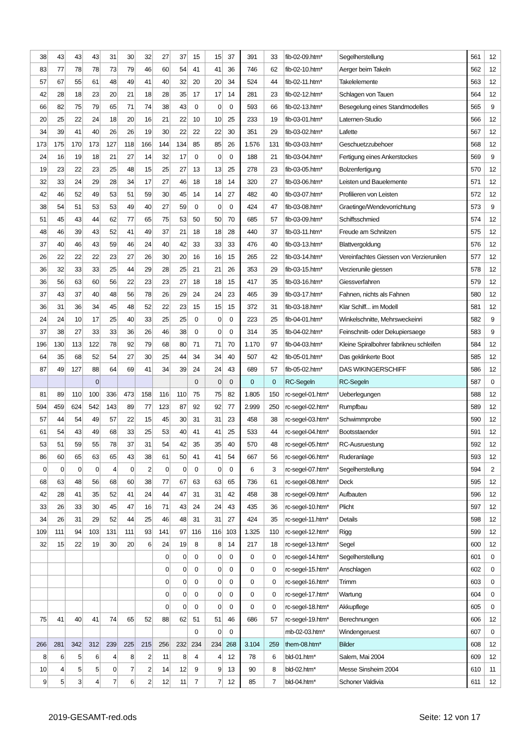| 38 | 43 | 43 | 43 | 31 | 30 | 32 | 27 | 37 | 15 | 15 | 37 | 391 | 33 | fib-02-09.htm* | Segelherstellung | 561 | 12 |
| 83 | 77 | 78 | 78 | 73 | 79 | 46 | 60 | 54 | 41 | 41 | 36 | 746 | 62 | fib-02-10.htm* | Aerger beim Takeln | 562 | 12 |
| 57 | 67 | 55 | 61 | 48 | 49 | 41 | 40 | 32 | 20 | 20 | 34 | 524 | 44 | fib-02-11.htm* | Takelelemente | 563 | 12 |
| 42 | 28 | 18 | 23 | 20 | 21 | 18 | 28 | 35 | 17 | 17 | 14 | 281 | 23 | fib-02-12.htm* | Schlagen von Tauen | 564 | 12 |
| 66 | 82 | 75 | 79 | 65 | 71 | 74 | 38 | 43 | 0 | 0 | 0 | 593 | 66 | fib-02-13.htm* | Besegelung eines Standmodelles | 565 | 9 |
| 20 | 25 | 22 | 24 | 18 | 20 | 16 | 21 | 22 | 10 | 10 | 25 | 233 | 19 | fib-03-01.htm* | Laternen-Studio | 566 | 12 |
| 34 | 39 | 41 | 40 | 26 | 26 | 19 | 30 | 22 | 22 | 22 | 30 | 351 | 29 | fib-03-02.htm* | Lafette | 567 | 12 |
| 173 | 175 | 170 | 173 | 127 | 118 | 166 | 144 | 134 | 85 | 85 | 26 | 1.576 | 131 | fib-03-03.htm* | Geschuetzzubehoer | 568 | 12 |
| 24 | 16 | 19 | 18 | 21 | 27 | 14 | 32 | 17 | 0 | 0 | 0 | 188 | 21 | fib-03-04.htm* | Fertigung eines Ankerstockes | 569 | 9 |
| 19 | 23 | 22 | 23 | 25 | 48 | 15 | 25 | 27 | 13 | 13 | 25 | 278 | 23 | fib-03-05.htm* | Bolzenfertigung | 570 | 12 |
| 32 | 33 | 24 | 29 | 28 | 34 | 17 | 27 | 46 | 18 | 18 | 14 | 320 | 27 | fib-03-06.htm* | Leisten und Bauelemente | 571 | 12 |
| 42 | 46 | 52 | 49 | 53 | 51 | 59 | 30 | 45 | 14 | 14 | 27 | 482 | 40 | fib-03-07.htm* | Profilieren von Leisten | 572 | 12 |
| 38 | 54 | 51 | 53 | 53 | 49 | 40 | 27 | 59 | 0 | 0 | 0 | 424 | 47 | fib-03-08.htm* | Graetinge/Wendevorrichtung | 573 | 9 |
| 51 | 45 | 43 | 44 | 62 | 77 | 65 | 75 | 53 | 50 | 50 | 70 | 685 | 57 | fib-03-09.htm* | Schiffsschmied | 574 | 12 |
| 48 | 46 | 39 | 43 | 52 | 41 | 49 | 37 | 21 | 18 | 18 | 28 | 440 | 37 | fib-03-11.htm* | Freude am Schnitzen | 575 | 12 |
| 37 | 40 | 46 | 43 | 59 | 46 | 24 | 40 | 42 | 33 | 33 | 33 | 476 | 40 | fib-03-13.htm* | Blattvergoldung | 576 | 12 |
| 26 | 22 | 22 | 22 | 23 | 27 | 26 | 30 | 20 | 16 | 16 | 15 | 265 | 22 | fib-03-14.htm* | Vereinfachtes Giessen von Verzierunilen | 577 | 12 |
| 36 | 32 | 33 | 33 | 25 | 44 | 29 | 28 | 25 | 21 | 21 | 26 | 353 | 29 | fib-03-15.htm* | Verzierunile giessen | 578 | 12 |
| 36 | 56 | 63 | 60 | 56 | 22 | 23 | 23 | 27 | 18 | 18 | 15 | 417 | 35 | fib-03-16.htm* | Giessverfahren | 579 | 12 |
| 37 | 43 | 37 | 40 | 48 | 56 | 78 | 26 | 29 | 24 | 24 | 23 | 465 | 39 | fib-03-17.htm* | Fahnen, nichts als Fahnen | 580 | 12 |
| 36 | 31 | 36 | 34 | 45 | 48 | 52 | 22 | 23 | 15 | 15 | 15 | 372 | 31 | fib-03-18.htm* | Klar Schiff... im Modell | 581 | 12 |
| 24 | 24 | 10 | 17 | 25 | 40 | 33 | 25 | 25 | 0 | 0 | 0 | 223 | 25 | fib-04-01.htm* | Winkelschnitte, Mehrsweckeinri | 582 | 9 |
| 37 | 38 | 27 | 33 | 33 | 36 | 26 | 46 | 38 | 0 | 0 | 0 | 314 | 35 | fib-04-02.htm* | Feinschnitt- oder Dekupiersaege | 583 | 9 |
| 196 | 130 | 113 | 122 | 78 | 92 | 79 | 68 | 80 | 71 | 71 | 70 | 1.170 | 97 | fib-04-03.htm* | Kleine Spiralbohrer fabrikneu schleifen | 584 | 12 |
| 64 | 35 | 68 | 52 | 54 | 27 | 30 | 25 | 44 | 34 | 34 | 40 | 507 | 42 | fib-05-01.htm* | Das geklinkerte Boot | 585 | 12 |
| 87 | 49 | 127 | 88 | 64 | 69 | 41 | 34 | 39 | 24 | 24 | 43 | 689 | 57 | fib-05-02.htm* | DAS WIKINGERSCHIFF | 586 | 12 |
| | | | 0 | | | | | | 0 | 0 | 0 | 0 | 0 | RC-Segeln | RC-Segeln | 587 | 0 |
| 81 | 89 | 110 | 100 | 336 | 473 | 158 | 116 | 110 | 75 | 75 | 82 | 1.805 | 150 | rc-segel-01.htm* | Ueberlegungen | 588 | 12 |
| 594 | 459 | 624 | 542 | 143 | 89 | 77 | 123 | 87 | 92 | 92 | 77 | 2.999 | 250 | rc-segel-02.htm* | Rumpfbau | 589 | 12 |
| 57 | 44 | 54 | 49 | 57 | 22 | 15 | 45 | 30 | 31 | 31 | 23 | 458 | 38 | rc-segel-03.htm* | Schwimmprobe | 590 | 12 |
| 61 | 54 | 43 | 49 | 68 | 33 | 25 | 53 | 40 | 41 | 41 | 25 | 533 | 44 | rc-segel-04.htm* | Bootsstaender | 591 | 12 |
| 53 | 51 | 59 | 55 | 78 | 37 | 31 | 54 | 42 | 35 | 35 | 40 | 570 | 48 | rc-segel-05.htm* | RC-Ausruestung | 592 | 12 |
| 86 | 60 | 65 | 63 | 65 | 43 | 38 | 61 | 50 | 41 | 41 | 54 | 667 | 56 | rc-segel-06.htm* | Ruderanlage | 593 | 12 |
| 0 | 0 | 0 | 0 | 4 | 0 | 2 | 0 | 0 | 0 | 0 | 0 | 6 | 3 | rc-segel-07.htm* | Segelherstellung | 594 | 2 |
| 68 | 63 | 48 | 56 | 68 | 60 | 38 | 77 | 67 | 63 | 63 | 65 | 736 | 61 | rc-segel-08.htm* | Deck | 595 | 12 |
| 42 | 28 | 41 | 35 | 52 | 41 | 24 | 44 | 47 | 31 | 31 | 42 | 458 | 38 | rc-segel-09.htm* | Aufbauten | 596 | 12 |
| 33 | 26 | 33 | 30 | 45 | 47 | 16 | 71 | 43 | 24 | 24 | 43 | 435 | 36 | rc-segel-10.htm* | Plicht | 597 | 12 |
| 34 | 26 | 31 | 29 | 52 | 44 | 25 | 46 | 48 | 31 | 31 | 27 | 424 | 35 | rc-segel-11.htm* | Details | 598 | 12 |
| 109 | 111 | 94 | 103 | 131 | 111 | 93 | 141 | 97 | 116 | 116 | 103 | 1.325 | 110 | rc-segel-12.htm* | Rigg | 599 | 12 |
| 32 | 15 | 22 | 19 | 30 | 20 | 6 | 24 | 19 | 8 | 8 | 14 | 217 | 18 | rc-segel-13.htm* | Segel | 600 | 12 |
| | | | | | | | 0 | 0 | 0 | 0 | 0 | 0 | 0 | rc-segel-14.htm* | Segelherstellung | 601 | 0 |
| | | | | | | | 0 | 0 | 0 | 0 | 0 | 0 | 0 | rc-segel-15.htm* | Anschlagen | 602 | 0 |
| | | | | | | | 0 | 0 | 0 | 0 | 0 | 0 | 0 | rc-segel-16.htm* | Trimm | 603 | 0 |
| | | | | | | | 0 | 0 | 0 | 0 | 0 | 0 | 0 | rc-segel-17.htm* | Wartung | 604 | 0 |
| | | | | | | | 0 | 0 | 0 | 0 | 0 | 0 | 0 | rc-segel-18.htm* | Akkupflege | 605 | 0 |
| 75 | 41 | 40 | 41 | 74 | 65 | 52 | 88 | 62 | 51 | 51 | 46 | 686 | 57 | rc-segel-19.htm* | Berechnungen | 606 | 12 |
| | | | | | | | | | 0 | 0 | 0 | | | mb-02-03.htm* | Windengeruest | 607 | 0 |
| 266 | 281 | 342 | 312 | 239 | 225 | 215 | 256 | 232 | 234 | 234 | 268 | 3.104 | 259 | them-08.htm* | Bilder | 608 | 12 |
| 8 | 6 | 5 | 6 | 4 | 8 | 2 | 11 | 8 | 4 | 4 | 12 | 78 | 6 | bld-01.htm* | Salem, Mai 2004 | 609 | 12 |
| 10 | 4 | 5 | 5 | 0 | 7 | 2 | 14 | 12 | 9 | 9 | 13 | 90 | 8 | bld-02.htm* | Messe Sinsheim 2004 | 610 | 11 |
| 9 | 5 | 3 | 4 | 7 | 6 | 2 | 12 | 11 | 7 | 7 | 12 | 85 | 7 | bld-04.htm* | Schoner Valdivia | 611 | 12 |
2019-GESAMT-red.ods Seite: 12 von 17